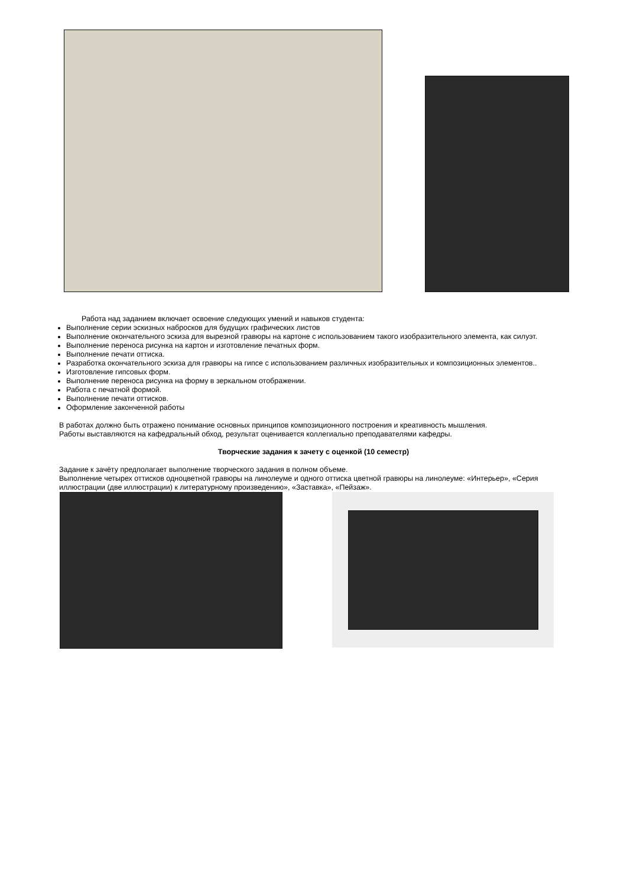Работа над заданием включает освоение следующих умений и навыков студента:
Выполнение серии эскизных набросков для будущих графических листов
Выполнение окончательного эскиза для вырезной гравюры на картоне с использованием такого изобразительного элемента, как силуэт.
Выполнение переноса рисунка на картон и изготовление печатных форм.
Выполнение печати оттиска.
Разработка окончательного эскиза для гравюры на гипсе с использованием различных изобразительных и композиционных элементов..
Изготовление гипсовых форм.
Выполнение переноса рисунка на форму в зеркальном отображении.
Работа с печатной формой.
Выполнение печати оттисков.
Оформление законченной работы
В работах должно быть отражено понимание основных принципов композиционного построения и креативность мышления.
Работы выставляются на кафедральный обход, результат оценивается коллегиально преподавателями кафедры.
Творческие задания к зачету с оценкой (10 семестр)
Задание к зачёту предполагает выполнение творческого задания в полном объеме.
Выполнение четырех оттисков одноцветной гравюры на линолеуме и одного оттиска цветной гравюры на линолеуме: «Интерьер», «Серия иллюстрации (две иллюстрации) к литературному произведению», «Заставка», «Пейзаж».